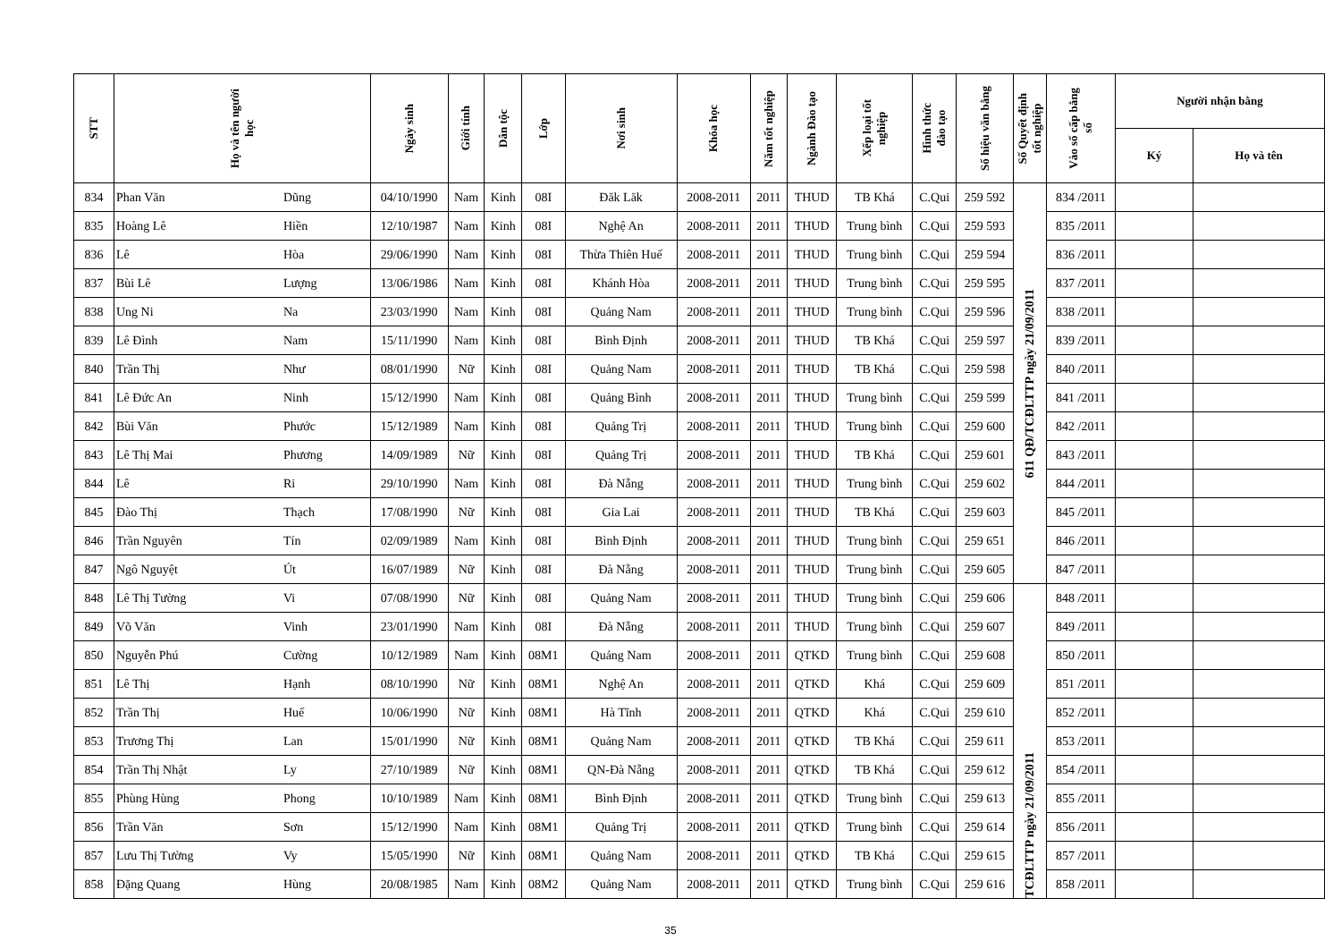| STT | Họ và tên người học | | Ngày sinh | Giới tính | Dân tộc | Lớp | Nơi sinh | Khóa học | Năm tốt nghiệp | Ngành Đào tạo | Xếp loại tốt nghiệp | Hình thức đào tạo | Số hiệu văn bằng | Số Quyết định tốt nghiệp | Vào số cấp bằng số | Người nhận bằng | |
| --- | --- | --- | --- | --- | --- | --- | --- | --- | --- | --- | --- | --- | --- | --- | --- | --- | --- |
| | | | | | | | | | | | | | | | | Ký | Họ và tên |
| 834 | Phan Văn | Dũng | 04/10/1990 | Nam | Kinh | 08I | Đăk Lăk | 2008-2011 | 2011 | THUD | TB Khá | C.Qui | 259 592 | 611 QĐ/TCĐLTTP ngày 21/09/2011 | 834 /2011 | | |
| 835 | Hoàng Lê | Hiền | 12/10/1987 | Nam | Kinh | 08I | Nghệ An | 2008-2011 | 2011 | THUD | Trung bình | C.Qui | 259 593 | | 835 /2011 | | |
| 836 | Lê | Hòa | 29/06/1990 | Nam | Kinh | 08I | Thừa Thiên Huế | 2008-2011 | 2011 | THUD | Trung bình | C.Qui | 259 594 | | 836 /2011 | | |
| 837 | Bùi Lê | Lượng | 13/06/1986 | Nam | Kinh | 08I | Khánh Hòa | 2008-2011 | 2011 | THUD | Trung bình | C.Qui | 259 595 | | 837 /2011 | | |
| 838 | Ung Ni | Na | 23/03/1990 | Nam | Kinh | 08I | Quảng Nam | 2008-2011 | 2011 | THUD | Trung bình | C.Qui | 259 596 | | 838 /2011 | | |
| 839 | Lê Đình | Nam | 15/11/1990 | Nam | Kinh | 08I | Bình Định | 2008-2011 | 2011 | THUD | TB Khá | C.Qui | 259 597 | | 839 /2011 | | |
| 840 | Trần Thị | Như | 08/01/1990 | Nữ | Kinh | 08I | Quảng Nam | 2008-2011 | 2011 | THUD | TB Khá | C.Qui | 259 598 | | 840 /2011 | | |
| 841 | Lê Đức An | Ninh | 15/12/1990 | Nam | Kinh | 08I | Quảng Bình | 2008-2011 | 2011 | THUD | Trung bình | C.Qui | 259 599 | | 841 /2011 | | |
| 842 | Bùi Văn | Phước | 15/12/1989 | Nam | Kinh | 08I | Quảng Trị | 2008-2011 | 2011 | THUD | Trung bình | C.Qui | 259 600 | | 842 /2011 | | |
| 843 | Lê Thị Mai | Phương | 14/09/1989 | Nữ | Kinh | 08I | Quảng Trị | 2008-2011 | 2011 | THUD | TB Khá | C.Qui | 259 601 | | 843 /2011 | | |
| 844 | Lê | Ri | 29/10/1990 | Nam | Kinh | 08I | Đà Nẵng | 2008-2011 | 2011 | THUD | Trung bình | C.Qui | 259 602 | | 844 /2011 | | |
| 845 | Đào Thị | Thạch | 17/08/1990 | Nữ | Kinh | 08I | Gia Lai | 2008-2011 | 2011 | THUD | TB Khá | C.Qui | 259 603 | | 845 /2011 | | |
| 846 | Trần Nguyên | Tín | 02/09/1989 | Nam | Kinh | 08I | Bình Định | 2008-2011 | 2011 | THUD | Trung bình | C.Qui | 259 651 | | 846 /2011 | | |
| 847 | Ngô Nguyệt | Út | 16/07/1989 | Nữ | Kinh | 08I | Đà Nẵng | 2008-2011 | 2011 | THUD | Trung bình | C.Qui | 259 605 | | 847 /2011 | | |
| 848 | Lê Thị Tường | Vi | 07/08/1990 | Nữ | Kinh | 08I | Quảng Nam | 2008-2011 | 2011 | THUD | Trung bình | C.Qui | 259 606 | TCĐLTTP ngày 21/09/2011 | 848 /2011 | | |
| 849 | Võ Văn | Vinh | 23/01/1990 | Nam | Kinh | 08I | Đà Nẵng | 2008-2011 | 2011 | THUD | Trung bình | C.Qui | 259 607 | | 849 /2011 | | |
| 850 | Nguyễn Phú | Cường | 10/12/1989 | Nam | Kinh | 08M1 | Quảng Nam | 2008-2011 | 2011 | QTKD | Trung bình | C.Qui | 259 608 | | 850 /2011 | | |
| 851 | Lê Thị | Hạnh | 08/10/1990 | Nữ | Kinh | 08M1 | Nghệ An | 2008-2011 | 2011 | QTKD | Khá | C.Qui | 259 609 | | 851 /2011 | | |
| 852 | Trần Thị | Huế | 10/06/1990 | Nữ | Kinh | 08M1 | Hà Tĩnh | 2008-2011 | 2011 | QTKD | Khá | C.Qui | 259 610 | | 852 /2011 | | |
| 853 | Trương Thị | Lan | 15/01/1990 | Nữ | Kinh | 08M1 | Quảng Nam | 2008-2011 | 2011 | QTKD | TB Khá | C.Qui | 259 611 | | 853 /2011 | | |
| 854 | Trần Thị Nhật | Ly | 27/10/1989 | Nữ | Kinh | 08M1 | QN-Đà Nẵng | 2008-2011 | 2011 | QTKD | TB Khá | C.Qui | 259 612 | | 854 /2011 | | |
| 855 | Phùng Hùng | Phong | 10/10/1989 | Nam | Kinh | 08M1 | Bình Định | 2008-2011 | 2011 | QTKD | Trung bình | C.Qui | 259 613 | | 855 /2011 | | |
| 856 | Trần Văn | Sơn | 15/12/1990 | Nam | Kinh | 08M1 | Quảng Trị | 2008-2011 | 2011 | QTKD | Trung bình | C.Qui | 259 614 | | 856 /2011 | | |
| 857 | Lưu Thị Tường | Vy | 15/05/1990 | Nữ | Kinh | 08M1 | Quảng Nam | 2008-2011 | 2011 | QTKD | TB Khá | C.Qui | 259 615 | | 857 /2011 | | |
| 858 | Đặng Quang | Hùng | 20/08/1985 | Nam | Kinh | 08M2 | Quảng Nam | 2008-2011 | 2011 | QTKD | Trung bình | C.Qui | 259 616 | | 858 /2011 | | |
35